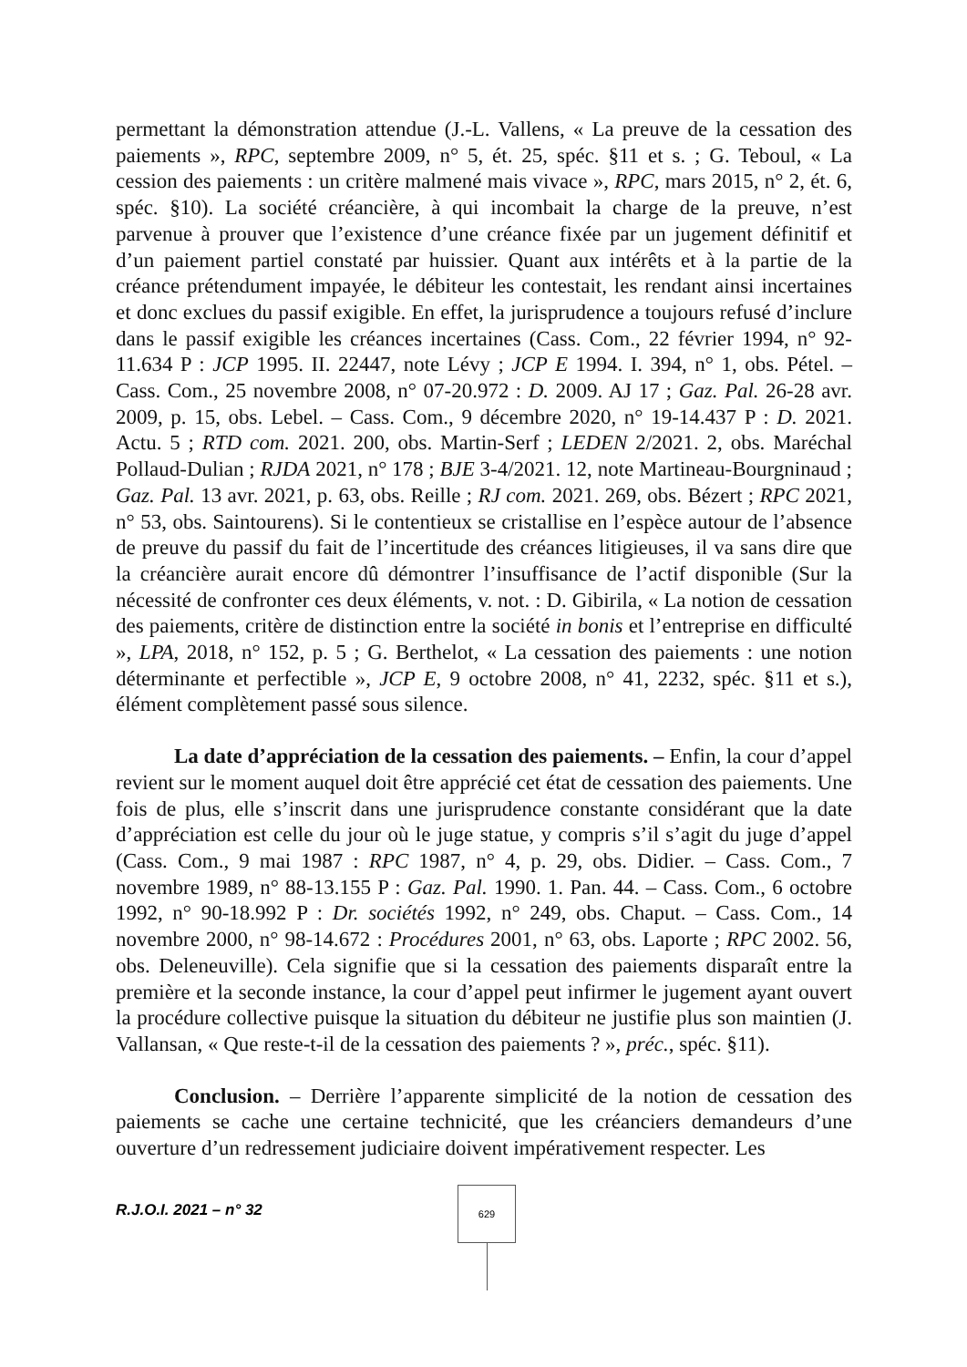permettant la démonstration attendue (J.-L. Vallens, « La preuve de la cessation des paiements », RPC, septembre 2009, n° 5, ét. 25, spéc. §11 et s. ; G. Teboul, « La cession des paiements : un critère malmené mais vivace », RPC, mars 2015, n° 2, ét. 6, spéc. §10). La société créancière, à qui incombait la charge de la preuve, n’est parvenue à prouver que l’existence d’une créance fixée par un jugement définitif et d’un paiement partiel constaté par huissier. Quant aux intérêts et à la partie de la créance prétendument impayée, le débiteur les contestait, les rendant ainsi incertaines et donc exclues du passif exigible. En effet, la jurisprudence a toujours refusé d’inclure dans le passif exigible les créances incertaines (Cass. Com., 22 février 1994, n° 92-11.634 P : JCP 1995. II. 22447, note Lévy ; JCP E 1994. I. 394, n° 1, obs. Pétel. – Cass. Com., 25 novembre 2008, n° 07-20.972 : D. 2009. AJ 17 ; Gaz. Pal. 26-28 avr. 2009, p. 15, obs. Lebel. – Cass. Com., 9 décembre 2020, n° 19-14.437 P : D. 2021. Actu. 5 ; RTD com. 2021. 200, obs. Martin-Serf ; LEDEN 2/2021. 2, obs. Maréchal Pollaud-Dulian ; RJDA 2021, n° 178 ; BJE 3-4/2021. 12, note Martineau-Bourgninaud ; Gaz. Pal. 13 avr. 2021, p. 63, obs. Reille ; RJ com. 2021. 269, obs. Bézert ; RPC 2021, n° 53, obs. Saintourens). Si le contentieux se cristallise en l’espèce autour de l’absence de preuve du passif du fait de l’incertitude des créances litigieuses, il va sans dire que la créancière aurait encore dû démontrer l’insuffisance de l’actif disponible (Sur la nécessité de confronter ces deux éléments, v. not. : D. Gibirila, « La notion de cessation des paiements, critère de distinction entre la société in bonis et l’entreprise en difficulté », LPA, 2018, n° 152, p. 5 ; G. Berthelot, « La cessation des paiements : une notion déterminante et perfectible », JCP E, 9 octobre 2008, n° 41, 2232, spéc. §11 et s.), élément complètement passé sous silence.
La date d’appréciation de la cessation des paiements. – Enfin, la cour d’appel revient sur le moment auquel doit être apprécié cet état de cessation des paiements. Une fois de plus, elle s’inscrit dans une jurisprudence constante considérant que la date d’appréciation est celle du jour où le juge statue, y compris s’il s’agit du juge d’appel (Cass. Com., 9 mai 1987 : RPC 1987, n° 4, p. 29, obs. Didier. – Cass. Com., 7 novembre 1989, n° 88-13.155 P : Gaz. Pal. 1990. 1. Pan. 44. – Cass. Com., 6 octobre 1992, n° 90-18.992 P : Dr. sociétés 1992, n° 249, obs. Chaput. – Cass. Com., 14 novembre 2000, n° 98-14.672 : Procédures 2001, n° 63, obs. Laporte ; RPC 2002. 56, obs. Deleneuville). Cela signifie que si la cessation des paiements disparaît entre la première et la seconde instance, la cour d’appel peut infirmer le jugement ayant ouvert la procédure collective puisque la situation du débiteur ne justifie plus son maintien (J. Vallansan, « Que reste-t-il de la cessation des paiements ? », préc., spéc. §11).
Conclusion. – Derrière l’apparente simplicité de la notion de cessation des paiements se cache une certaine technicité, que les créanciers demandeurs d’une ouverture d’un redressement judiciaire doivent impérativement respecter. Les
R.J.O.I. 2021 – n° 32
629